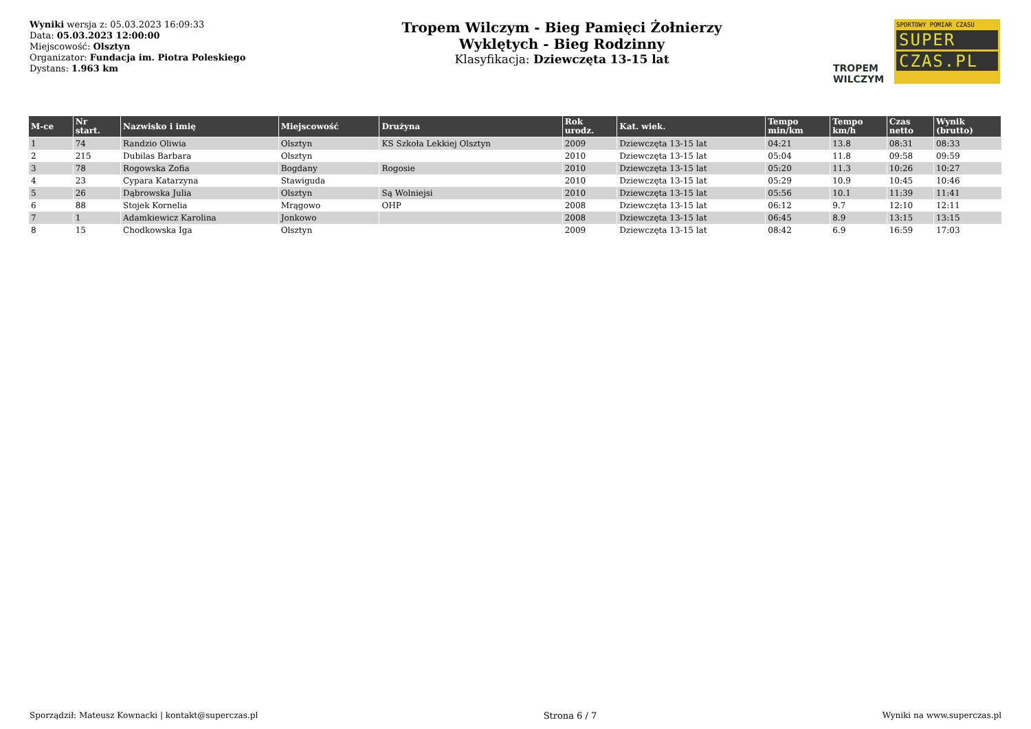Wyniki wersja z: 05.03.2023 16:09:33
Data: 05.03.2023 12:00:00
Miejscowość: Olsztyn
Organizator: Fundacja im. Piotra Poleskiego
Dystans: 1.963 km
Tropem Wilczym - Bieg Pamięci Żołnierzy
Wyklętych - Bieg Rodzinny
Klasyfikacja: Dziewczęta 13-15 lat
TROPEM
WILCZYM
SPORTOWY POMIAR CZASU
SUPER
CZAS.PL
| M-ce | Nr start. | Nazwisko i imię | Miejscowość | Drużyna | Rok urodz. | Kat. wiek. | Tempo min/km | Tempo km/h | Czas netto | Wynik (brutto) |
| --- | --- | --- | --- | --- | --- | --- | --- | --- | --- | --- |
| 1 | 74 | Randzio Oliwia | Olsztyn | KS Szkoła Lekkiej Olsztyn | 2009 | Dziewczęta 13-15 lat | 04:21 | 13.8 | 08:31 | 08:33 |
| 2 | 215 | Dubilas Barbara | Olsztyn | | 2010 | Dziewczęta 13-15 lat | 05:04 | 11.8 | 09:58 | 09:59 |
| 3 | 78 | Rogowska Zofia | Bogdany | Rogosie | 2010 | Dziewczęta 13-15 lat | 05:20 | 11.3 | 10:26 | 10:27 |
| 4 | 23 | Cypara Katarzyna | Stawiguda | | 2010 | Dziewczęta 13-15 lat | 05:29 | 10.9 | 10:45 | 10:46 |
| 5 | 26 | Dąbrowska Julia | Olsztyn | Są Wolniejsi | 2010 | Dziewczęta 13-15 lat | 05:56 | 10.1 | 11:39 | 11:41 |
| 6 | 88 | Stojek Kornelia | Mrągowo | OHP | 2008 | Dziewczęta 13-15 lat | 06:12 | 9.7 | 12:10 | 12:11 |
| 7 | 1 | Adamkiewicz Karolina | Jonkowo | | 2008 | Dziewczęta 13-15 lat | 06:45 | 8.9 | 13:15 | 13:15 |
| 8 | 15 | Chodkowska Iga | Olsztyn | | 2009 | Dziewczęta 13-15 lat | 08:42 | 6.9 | 16:59 | 17:03 |
Sporządził: Mateusz Kownacki | kontakt@superczas.pl Strona 6 / 7 Wyniki na www.superczas.pl